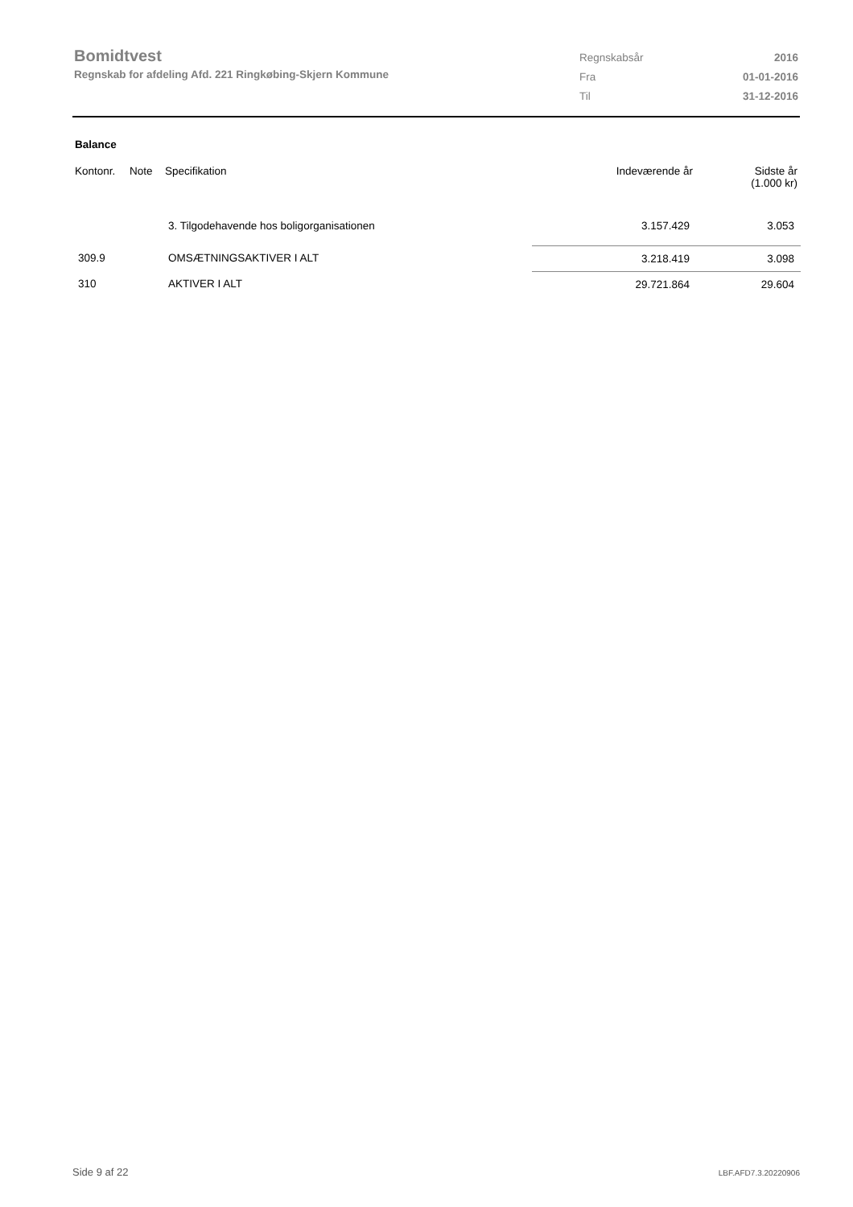Bomidtvest
Regnskab for afdeling Afd. 221 Ringkøbing-Skjern Kommune
| Regnskabsår | 2016 |
| Fra | 01-01-2016 |
| Til | 31-12-2016 |
Balance
| Kontonr. | Note | Specifikation | Indeværende år | Sidste år (1.000 kr) |
| --- | --- | --- | --- | --- |
| | | 3. Tilgodehavende hos boligorganisationen | 3.157.429 | 3.053 |
| 309.9 | | OMSÆTNINGSAKTIVER I ALT | 3.218.419 | 3.098 |
| 310 | | AKTIVER I ALT | 29.721.864 | 29.604 |
Side 9 af 22 LBF.AFD7.3.20220906